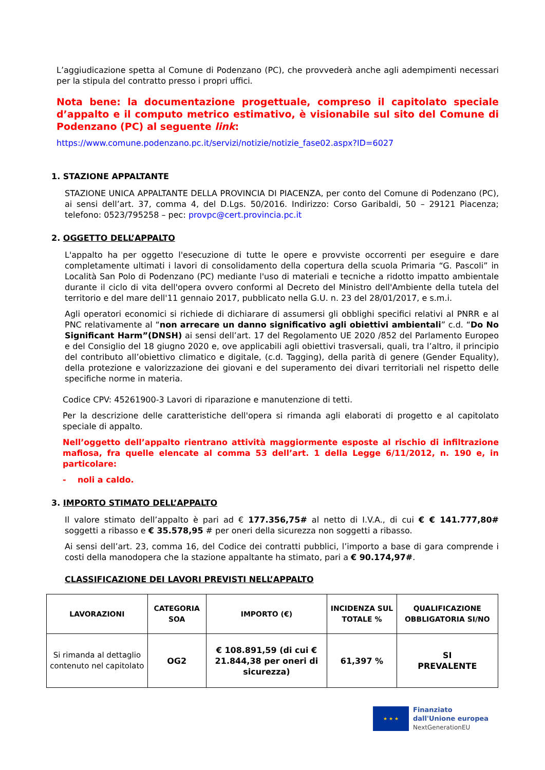L’aggiudicazione spetta al Comune di Podenzano (PC), che provvederà anche agli adempimenti necessari per la stipula del contratto presso i propri uffici.
Nota bene: la documentazione progettuale, compreso il capitolato speciale d’appalto e il computo metrico estimativo, è visionabile sul sito del Comune di Podenzano (PC) al seguente link:
https://www.comune.podenzano.pc.it/servizi/notizie/notizie_fase02.aspx?ID=6027
1. STAZIONE APPALTANTE
STAZIONE UNICA APPALTANTE DELLA PROVINCIA DI PIACENZA, per conto del Comune di Podenzano (PC), ai sensi dell’art. 37, comma 4, del D.Lgs. 50/2016. Indirizzo: Corso Garibaldi, 50 – 29121 Piacenza; telefono: 0523/795258 – pec: provpc@cert.provincia.pc.it
2. OGGETTO DELL’APPALTO
L'appalto ha per oggetto l'esecuzione di tutte le opere e provviste occorrenti per eseguire e dare completamente ultimati i lavori di consolidamento della copertura della scuola Primaria “G. Pascoli” in Località San Polo di Podenzano (PC) mediante l'uso di materiali e tecniche a ridotto impatto ambientale durante il ciclo di vita dell'opera ovvero conformi al Decreto del Ministro dell'Ambiente della tutela del territorio e del mare dell'11 gennaio 2017, pubblicato nella G.U. n. 23 del 28/01/2017, e s.m.i.
Agli operatori economici si richiede di dichiarare di assumersi gli obblighi specifici relativi al PNRR e al PNC relativamente al “non arrecare un danno significativo agli obiettivi ambientali” c.d. “Do No Significant Harm”(DNSH) ai sensi dell’art. 17 del Regolamento UE 2020 /852 del Parlamento Europeo e del Consiglio del 18 giugno 2020 e, ove applicabili agli obiettivi trasversali, quali, tra l’altro, il principio del contributo all’obiettivo climatico e digitale, (c.d. Tagging), della parità di genere (Gender Equality), della protezione e valorizzazione dei giovani e del superamento dei divari territoriali nel rispetto delle specifiche norme in materia.
Codice CPV: 45261900-3 Lavori di riparazione e manutenzione di tetti.
Per la descrizione delle caratteristiche dell'opera si rimanda agli elaborati di progetto e al capitolato speciale di appalto.
Nell’oggetto dell’appalto rientrano attività maggiormente esposte al rischio di infiltrazione mafiosa, fra quelle elencate al comma 53 dell’art. 1 della Legge 6/11/2012, n. 190 e, in particolare:
- noli a caldo.
3. IMPORTO STIMATO DELL’APPALTO
Il valore stimato dell’appalto è pari ad € 177.356,75# al netto di I.V.A., di cui € € 141.777,80# soggetti a ribasso e € 35.578,95 # per oneri della sicurezza non soggetti a ribasso.
Ai sensi dell’art. 23, comma 16, del Codice dei contratti pubblici, l’importo a base di gara comprende i costi della manodopera che la stazione appaltante ha stimato, pari a € 90.174,97#.
CLASSIFICAZIONE DEI LAVORI PREVISTI NELL’APPALTO
| LAVORAZIONI | CATEGORIA SOA | IMPORTO (€) | INCIDENZA SUL TOTALE % | QUALIFICAZIONE OBBLIGATORIA SI/NO |
| --- | --- | --- | --- | --- |
| Si rimanda al dettaglio contenuto nel capitolato | OG2 | € 108.891,59 (di cui € 21.844,38 per oneri di sicurezza) | 61,397 % | SI PREVALENTE |
★ ★ ★
Finanziato
dall'Unione europea
NextGenerationEU